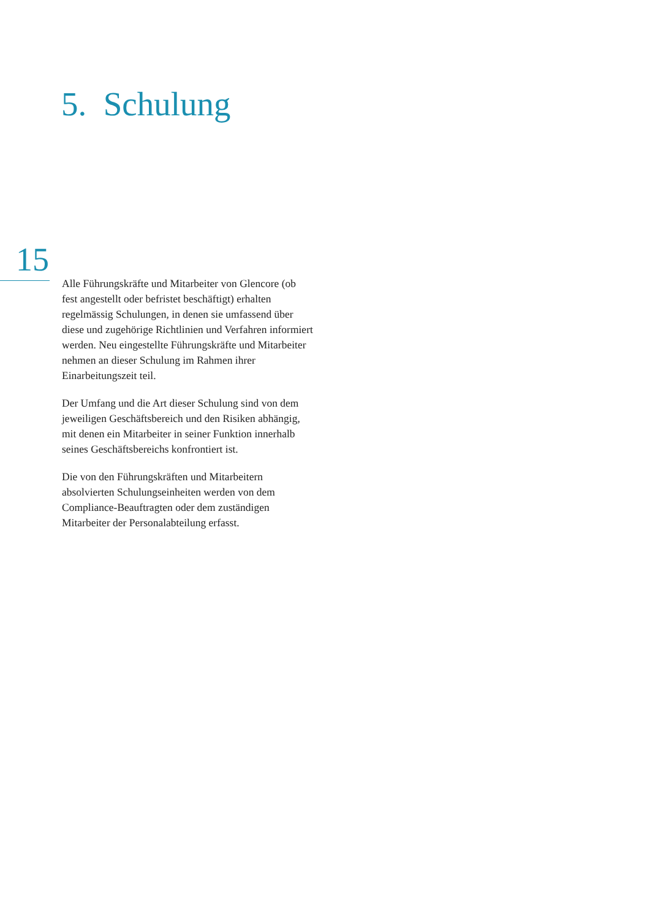5. Schulung
15
Alle Führungskräfte und Mitarbeiter von Glencore (ob fest angestellt oder befristet beschäftigt) erhalten regelmässig Schulungen, in denen sie umfassend über diese und zugehörige Richtlinien und Verfahren informiert werden. Neu eingestellte Führungskräfte und Mitarbeiter nehmen an dieser Schulung im Rahmen ihrer Einarbeitungszeit teil.
Der Umfang und die Art dieser Schulung sind von dem jeweiligen Geschäftsbereich und den Risiken abhängig, mit denen ein Mitarbeiter in seiner Funktion innerhalb seines Geschäftsbereichs konfrontiert ist.
Die von den Führungskräften und Mitarbeitern absolvierten Schulungseinheiten werden von dem Compliance-Beauftragten oder dem zuständigen Mitarbeiter der Personalabteilung erfasst.